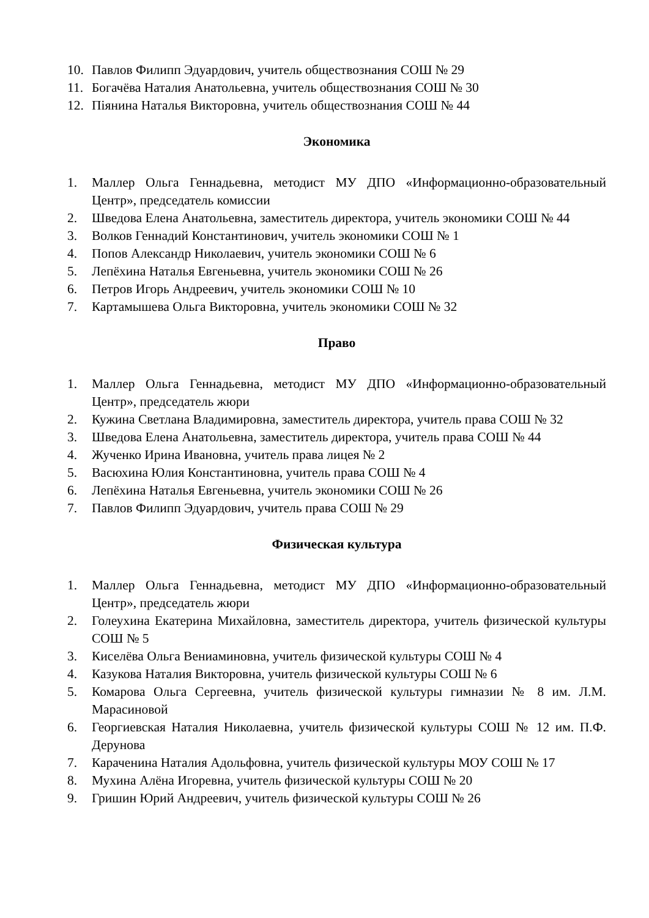10. Павлов Филипп Эдуардович, учитель обществознания СОШ № 29
11. Богачёва Наталия Анатольевна, учитель обществознания СОШ № 30
12. Піянина Наталья Викторовна, учитель обществознания СОШ № 44
Экономика
1. Маллер Ольга Геннадьевна, методист МУ ДПО «Информационно-образовательный Центр», председатель комиссии
2. Шведова Елена Анатольевна, заместитель директора, учитель экономики СОШ № 44
3. Волков Геннадий Константинович, учитель экономики СОШ № 1
4. Попов Александр Николаевич, учитель экономики СОШ № 6
5. Лепёхина Наталья Евгеньевна, учитель экономики СОШ № 26
6. Петров Игорь Андреевич, учитель экономики СОШ № 10
7. Картамышева Ольга Викторовна, учитель экономики СОШ № 32
Право
1. Маллер Ольга Геннадьевна, методист МУ ДПО «Информационно-образовательный Центр», председатель жюри
2. Кужина Светлана Владимировна, заместитель директора, учитель права СОШ № 32
3. Шведова Елена Анатольевна, заместитель директора, учитель права СОШ № 44
4. Жученко Ирина Ивановна, учитель права лицея № 2
5. Васюхина Юлия Константиновна, учитель права СОШ № 4
6. Лепёхина Наталья Евгеньевна, учитель экономики СОШ № 26
7. Павлов Филипп Эдуардович, учитель права СОШ № 29
Физическая культура
1. Маллер Ольга Геннадьевна, методист МУ ДПО «Информационно-образовательный Центр», председатель жюри
2. Голеухина Екатерина Михайловна, заместитель директора, учитель физической культуры СОШ № 5
3. Киселёва Ольга Вениаминовна, учитель физической культуры СОШ № 4
4. Казукова Наталия Викторовна, учитель физической культуры СОШ № 6
5. Комарова Ольга Сергеевна, учитель физической культуры гимназии № 8 им. Л.М. Марасиновой
6. Георгиевская Наталия Николаевна, учитель физической культуры СОШ № 12 им. П.Ф. Дерунова
7. Караченина Наталия Адольфовна, учитель физической культуры МОУ СОШ № 17
8. Мухина Алёна Игоревна, учитель физической культуры СОШ № 20
9. Гришин Юрий Андреевич, учитель физической культуры СОШ № 26